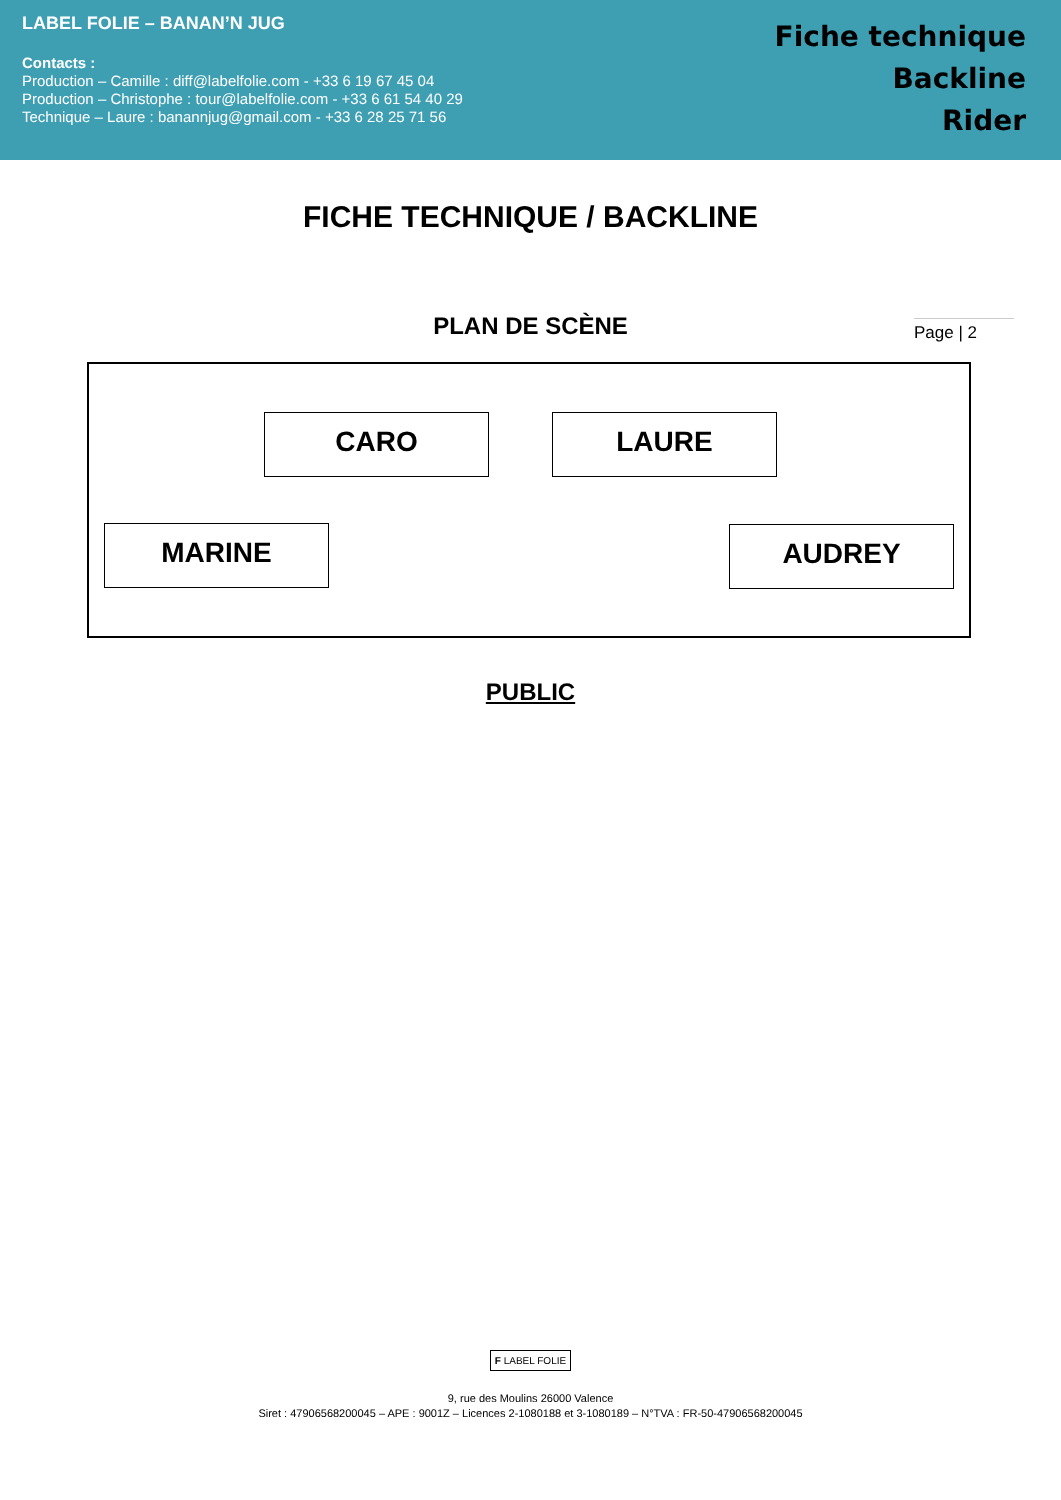LABEL FOLIE – BANAN’N JUG
Contacts :
Production – Camille : diff@labelfolie.com - +33 6 19 67 45 04
Production – Christophe : tour@labelfolie.com - +33 6 61 54 40 29
Technique – Laure : banannjug@gmail.com - +33 6 28 25 71 56
Fiche technique
Backline
Rider
FICHE TECHNIQUE / BACKLINE
Page | 2
PLAN DE SCÈNE
CARO LAURE
MARINE AUDREY
PUBLIC
F LABEL FOLIE
9, rue des Moulins 26000 Valence
Siret : 47906568200045 – APE : 9001Z – Licences 2-1080188 et 3-1080189 – N°TVA : FR-50-47906568200045